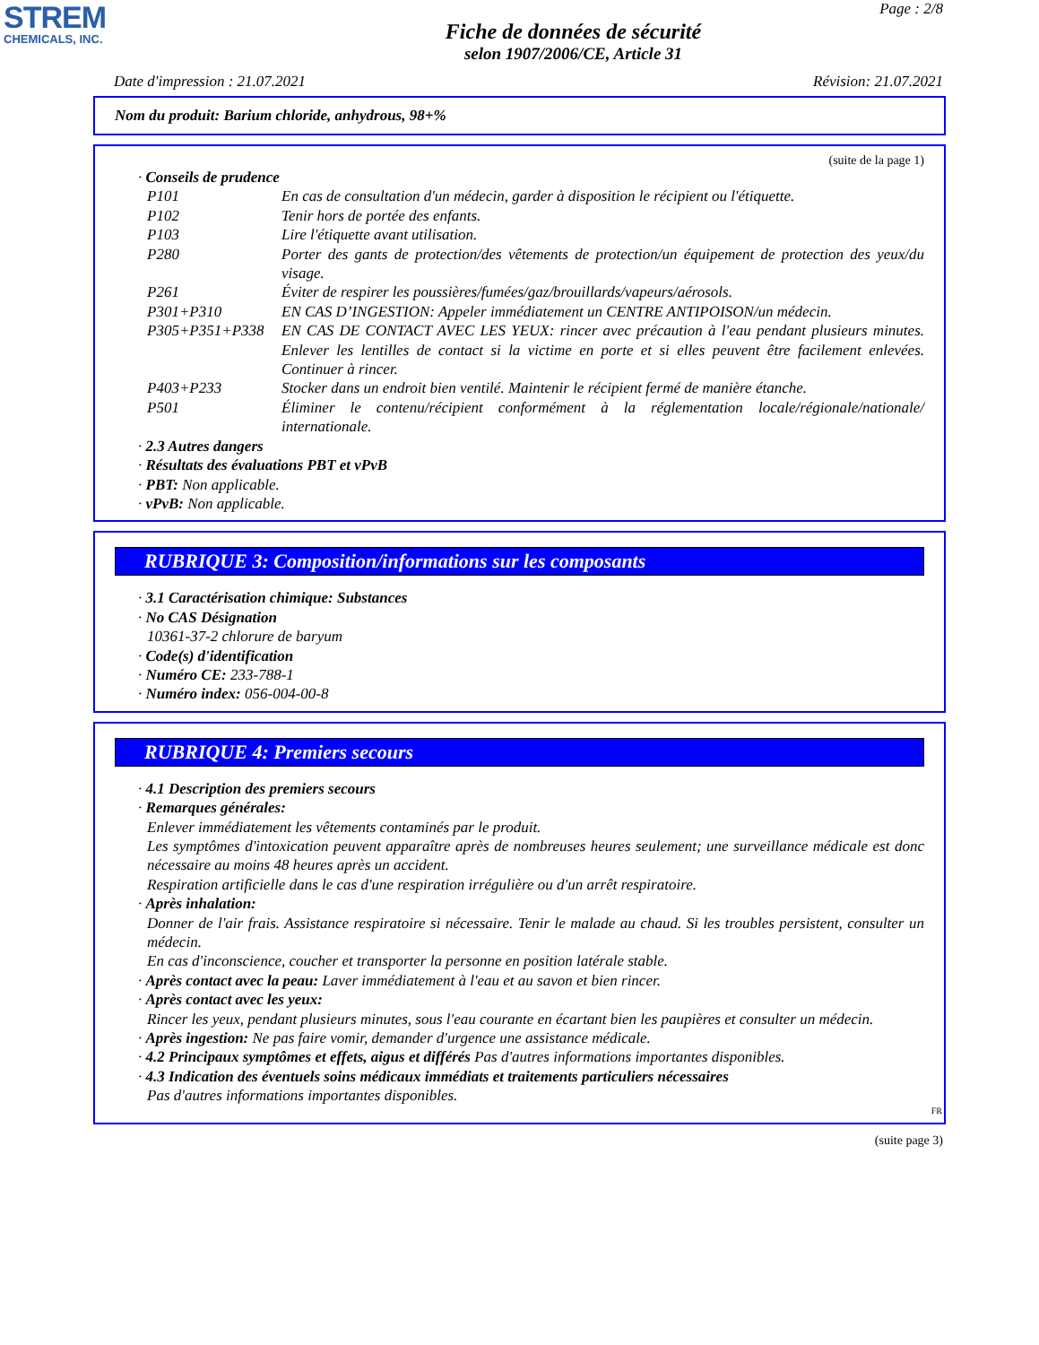STREM
CHEMICALS, INC.
Page : 2/8
Fiche de données de sécurité
selon 1907/2006/CE, Article 31
Date d'impression : 21.07.2021 Révision: 21.07.2021
Nom du produit: Barium chloride, anhydrous, 98+%
(suite de la page 1)
· Conseils de prudence
P101 En cas de consultation d'un médecin, garder à disposition le récipient ou l'étiquette.
P102 Tenir hors de portée des enfants.
P103 Lire l'étiquette avant utilisation.
P280 Porter des gants de protection/des vêtements de protection/un équipement de protection des yeux/du visage.
P261 Éviter de respirer les poussières/fumées/gaz/brouillards/vapeurs/aérosols.
P301+P310 EN CAS D’INGESTION: Appeler immédiatement un CENTRE ANTIPOISON/un médecin.
P305+P351+P338 EN CAS DE CONTACT AVEC LES YEUX: rincer avec précaution à l'eau pendant plusieurs minutes. Enlever les lentilles de contact si la victime en porte et si elles peuvent être facilement enlevées. Continuer à rincer.
P403+P233 Stocker dans un endroit bien ventilé. Maintenir le récipient fermé de manière étanche.
P501 Éliminer le contenu/récipient conformément à la réglementation locale/régionale/nationale/ internationale.
· 2.3 Autres dangers
· Résultats des évaluations PBT et vPvB
· PBT: Non applicable.
· vPvB: Non applicable.
RUBRIQUE 3: Composition/informations sur les composants
· 3.1 Caractérisation chimique: Substances
· No CAS Désignation
10361-37-2 chlorure de baryum
· Code(s) d'identification
· Numéro CE: 233-788-1
· Numéro index: 056-004-00-8
RUBRIQUE 4: Premiers secours
· 4.1 Description des premiers secours
· Remarques générales:
Enlever immédiatement les vêtements contaminés par le produit.
Les symptômes d'intoxication peuvent apparaître après de nombreuses heures seulement; une surveillance médicale est donc nécessaire au moins 48 heures après un accident.
Respiration artificielle dans le cas d'une respiration irrégulière ou d'un arrêt respiratoire.
· Après inhalation:
Donner de l'air frais. Assistance respiratoire si nécessaire. Tenir le malade au chaud. Si les troubles persistent, consulter un médecin.
En cas d'inconscience, coucher et transporter la personne en position latérale stable.
· Après contact avec la peau: Laver immédiatement à l'eau et au savon et bien rincer.
· Après contact avec les yeux:
Rincer les yeux, pendant plusieurs minutes, sous l'eau courante en écartant bien les paupières et consulter un médecin.
· Après ingestion: Ne pas faire vomir, demander d'urgence une assistance médicale.
· 4.2 Principaux symptômes et effets, aigus et différés Pas d'autres informations importantes disponibles.
· 4.3 Indication des éventuels soins médicaux immédiats et traitements particuliers nécessaires
Pas d'autres informations importantes disponibles.
FR
(suite page 3)